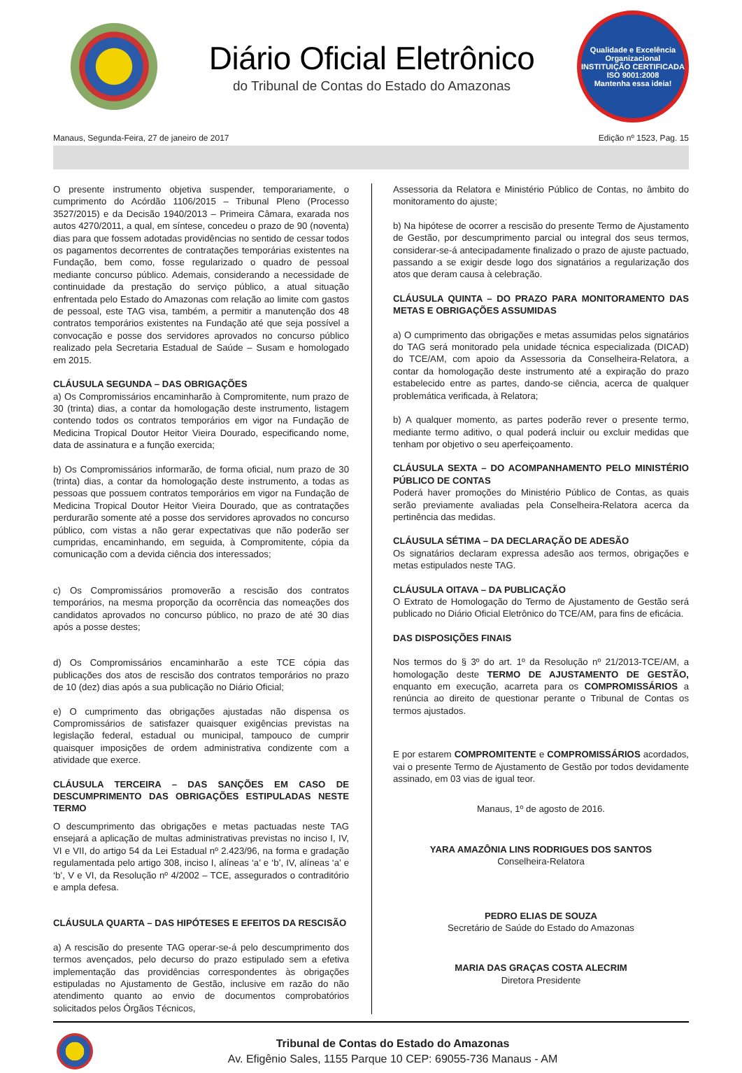Diário Oficial Eletrônico
do Tribunal de Contas do Estado do Amazonas
Qualidade e Excelência Organizacional
INSTITUIÇÃO CERTIFICADA
ISO 9001:2008
Mantenha essa ideia!
Manaus, Segunda-Feira, 27 de janeiro de 2017 Edição nº 1523, Pag. 15
O presente instrumento objetiva suspender, temporariamente, o cumprimento do Acórdão 1106/2015 – Tribunal Pleno (Processo 3527/2015) e da Decisão 1940/2013 – Primeira Câmara, exarada nos autos 4270/2011, a qual, em síntese, concedeu o prazo de 90 (noventa) dias para que fossem adotadas providências no sentido de cessar todos os pagamentos decorrentes de contratações temporárias existentes na Fundação, bem como, fosse regularizado o quadro de pessoal mediante concurso público. Ademais, considerando a necessidade de continuidade da prestação do serviço público, a atual situação enfrentada pelo Estado do Amazonas com relação ao limite com gastos de pessoal, este TAG visa, também, a permitir a manutenção dos 48 contratos temporários existentes na Fundação até que seja possível a convocação e posse dos servidores aprovados no concurso público realizado pela Secretaria Estadual de Saúde – Susam e homologado em 2015.
CLÁUSULA SEGUNDA – DAS OBRIGAÇÕES
a) Os Compromissários encaminharão à Compromitente, num prazo de 30 (trinta) dias, a contar da homologação deste instrumento, listagem contendo todos os contratos temporários em vigor na Fundação de Medicina Tropical Doutor Heitor Vieira Dourado, especificando nome, data de assinatura e a função exercida;
b) Os Compromissários informarão, de forma oficial, num prazo de 30 (trinta) dias, a contar da homologação deste instrumento, a todas as pessoas que possuem contratos temporários em vigor na Fundação de Medicina Tropical Doutor Heitor Vieira Dourado, que as contratações perdurarão somente até a posse dos servidores aprovados no concurso público, com vistas a não gerar expectativas que não poderão ser cumpridas, encaminhando, em seguida, à Compromitente, cópia da comunicação com a devida ciência dos interessados;
c) Os Compromissários promoverão a rescisão dos contratos temporários, na mesma proporção da ocorrência das nomeações dos candidatos aprovados no concurso público, no prazo de até 30 dias após a posse destes;
d) Os Compromissários encaminharão a este TCE cópia das publicações dos atos de rescisão dos contratos temporários no prazo de 10 (dez) dias após a sua publicação no Diário Oficial;
e) O cumprimento das obrigações ajustadas não dispensa os Compromissários de satisfazer quaisquer exigências previstas na legislação federal, estadual ou municipal, tampouco de cumprir quaisquer imposições de ordem administrativa condizente com a atividade que exerce.
CLÁUSULA TERCEIRA – DAS SANÇÕES EM CASO DE DESCUMPRIMENTO DAS OBRIGAÇÕES ESTIPULADAS NESTE TERMO
O descumprimento das obrigações e metas pactuadas neste TAG ensejará a aplicação de multas administrativas previstas no inciso I, IV, VI e VII, do artigo 54 da Lei Estadual nº 2.423/96, na forma e gradação regulamentada pelo artigo 308, inciso I, alíneas ‘a’ e ‘b’, IV, alíneas ‘a’ e ‘b’, V e VI, da Resolução nº 4/2002 – TCE, assegurados o contraditório e ampla defesa.
CLÁUSULA QUARTA – DAS HIPÓTESES E EFEITOS DA RESCISÃO
a) A rescisão do presente TAG operar-se-á pelo descumprimento dos termos avençados, pelo decurso do prazo estipulado sem a efetiva implementação das providências correspondentes às obrigações estipuladas no Ajustamento de Gestão, inclusive em razão do não atendimento quanto ao envio de documentos comprobatórios solicitados pelos Órgãos Técnicos,
Assessoria da Relatora e Ministério Público de Contas, no âmbito do monitoramento do ajuste;
b) Na hipótese de ocorrer a rescisão do presente Termo de Ajustamento de Gestão, por descumprimento parcial ou integral dos seus termos, considerar-se-á antecipadamente finalizado o prazo de ajuste pactuado, passando a se exigir desde logo dos signatários a regularização dos atos que deram causa à celebração.
CLÁUSULA QUINTA – DO PRAZO PARA MONITORAMENTO DAS METAS E OBRIGAÇÕES ASSUMIDAS
a) O cumprimento das obrigações e metas assumidas pelos signatários do TAG será monitorado pela unidade técnica especializada (DICAD) do TCE/AM, com apoio da Assessoria da Conselheira-Relatora, a contar da homologação deste instrumento até a expiração do prazo estabelecido entre as partes, dando-se ciência, acerca de qualquer problemática verificada, à Relatora;
b) A qualquer momento, as partes poderão rever o presente termo, mediante termo aditivo, o qual poderá incluir ou excluir medidas que tenham por objetivo o seu aperfeiçoamento.
CLÁUSULA SEXTA – DO ACOMPANHAMENTO PELO MINISTÉRIO PÚBLICO DE CONTAS
Poderá haver promoções do Ministério Público de Contas, as quais serão previamente avaliadas pela Conselheira-Relatora acerca da pertinência das medidas.
CLÁUSULA SÉTIMA – DA DECLARAÇÃO DE ADESÃO
Os signatários declaram expressa adesão aos termos, obrigações e metas estipulados neste TAG.
CLÁUSULA OITAVA – DA PUBLICAÇÃO
O Extrato de Homologação do Termo de Ajustamento de Gestão será publicado no Diário Oficial Eletrônico do TCE/AM, para fins de eficácia.
DAS DISPOSIÇÕES FINAIS
Nos termos do § 3º do art. 1º da Resolução nº 21/2013-TCE/AM, a homologação deste TERMO DE AJUSTAMENTO DE GESTÃO, enquanto em execução, acarreta para os COMPROMISSÁRIOS a renúncia ao direito de questionar perante o Tribunal de Contas os termos ajustados.
E por estarem COMPROMITENTE e COMPROMISSÁRIOS acordados, vai o presente Termo de Ajustamento de Gestão por todos devidamente assinado, em 03 vias de igual teor.
Manaus, 1º de agosto de 2016.
YARA AMAZÔNIA LINS RODRIGUES DOS SANTOS
Conselheira-Relatora
PEDRO ELIAS DE SOUZA
Secretário de Saúde do Estado do Amazonas
MARIA DAS GRAÇAS COSTA ALECRIM
Diretora Presidente
Tribunal de Contas do Estado do Amazonas
Av. Efigênio Sales, 1155 Parque 10 CEP: 69055-736 Manaus - AM